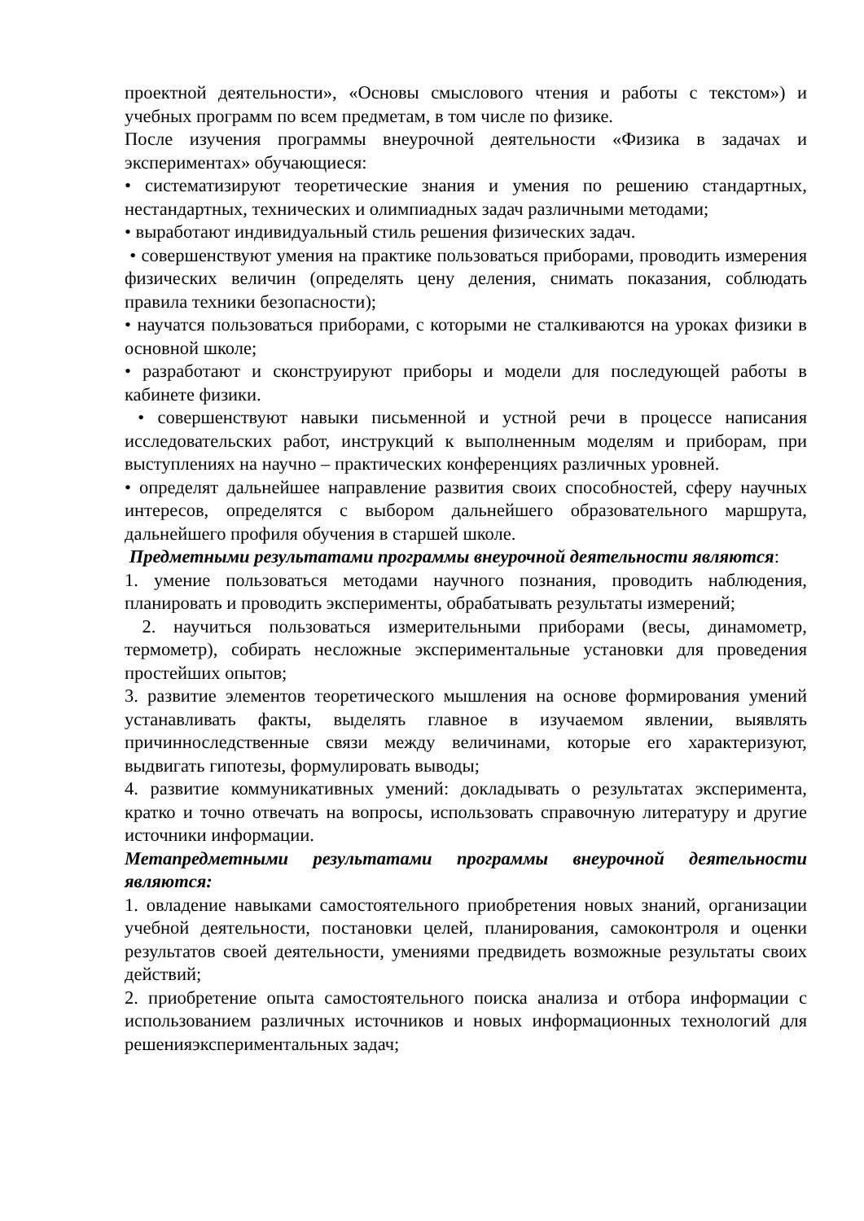проектной деятельности», «Основы смыслового чтения и работы с текстом») и учебных программ по всем предметам, в том числе по физике.
После изучения программы внеурочной деятельности «Физика в задачах и экспериментах» обучающиеся:
• систематизируют теоретические знания и умения по решению стандартных, нестандартных, технических и олимпиадных задач различными методами;
• выработают индивидуальный стиль решения физических задач.
• совершенствуют умения на практике пользоваться приборами, проводить измерения физических величин (определять цену деления, снимать показания, соблюдать правила техники безопасности);
• научатся пользоваться приборами, с которыми не сталкиваются на уроках физики в основной школе;
• разработают и сконструируют приборы и модели для последующей работы в кабинете физики.
• совершенствуют навыки письменной и устной речи в процессе написания исследовательских работ, инструкций к выполненным моделям и приборам, при выступлениях на научно – практических конференциях различных уровней.
• определят дальнейшее направление развития своих способностей, сферу научных интересов, определятся с выбором дальнейшего образовательного маршрута, дальнейшего профиля обучения в старшей школе.
Предметными результатами программы внеурочной деятельности являются:
1. умение пользоваться методами научного познания, проводить наблюдения, планировать и проводить эксперименты, обрабатывать результаты измерений;
2. научиться пользоваться измерительными приборами (весы, динамометр, термометр), собирать несложные экспериментальные установки для проведения простейших опытов;
3. развитие элементов теоретического мышления на основе формирования умений устанавливать факты, выделять главное в изучаемом явлении, выявлять причинноследственные связи между величинами, которые его характеризуют, выдвигать гипотезы, формулировать выводы;
4. развитие коммуникативных умений: докладывать о результатах эксперимента, кратко и точно отвечать на вопросы, использовать справочную литературу и другие источники информации.
Метапредметными результатами программы внеурочной деятельности являются:
1. овладение навыками самостоятельного приобретения новых знаний, организации учебной деятельности, постановки целей, планирования, самоконтроля и оценки результатов своей деятельности, умениями предвидеть возможные результаты своих действий;
2. приобретение опыта самостоятельного поиска анализа и отбора информации с использованием различных источников и новых информационных технологий для решенияэкспериментальных задач;